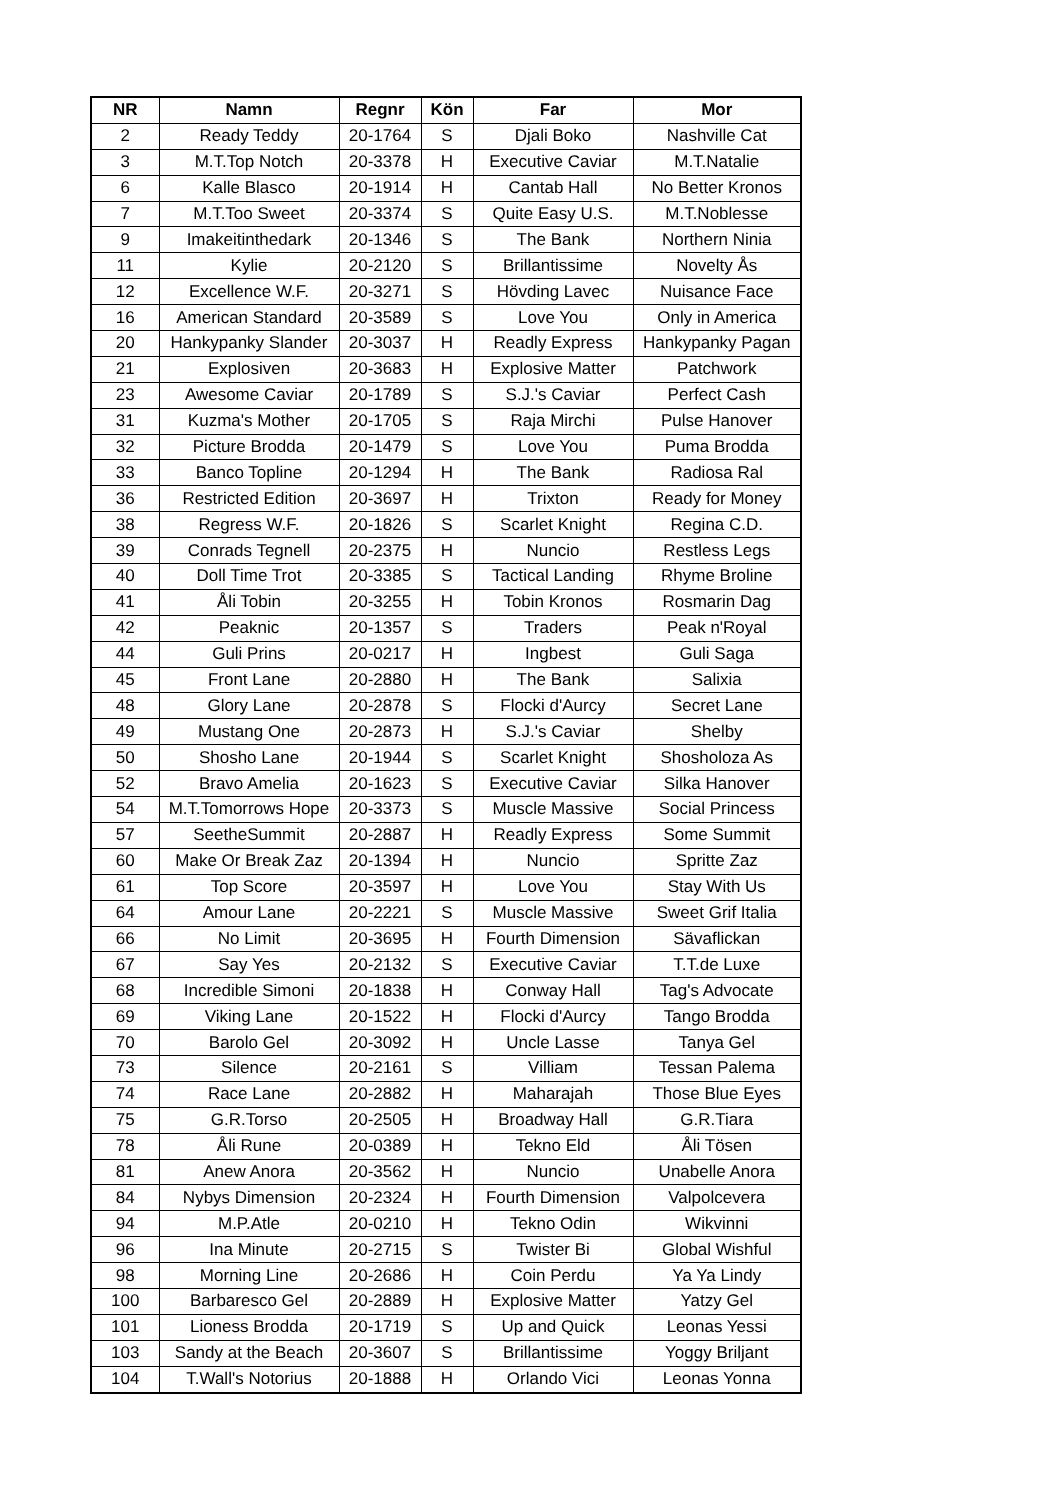| NR | Namn | Regnr | Kön | Far | Mor |
| --- | --- | --- | --- | --- | --- |
| 2 | Ready Teddy | 20-1764 | S | Djali Boko | Nashville Cat |
| 3 | M.T.Top Notch | 20-3378 | H | Executive Caviar | M.T.Natalie |
| 6 | Kalle Blasco | 20-1914 | H | Cantab Hall | No Better Kronos |
| 7 | M.T.Too Sweet | 20-3374 | S | Quite Easy U.S. | M.T.Noblesse |
| 9 | Imakeitinthedark | 20-1346 | S | The Bank | Northern Ninia |
| 11 | Kylie | 20-2120 | S | Brillantissime | Novelty Ås |
| 12 | Excellence W.F. | 20-3271 | S | Hövding Lavec | Nuisance Face |
| 16 | American Standard | 20-3589 | S | Love You | Only in America |
| 20 | Hankypanky Slander | 20-3037 | H | Readly Express | Hankypanky Pagan |
| 21 | Explosiven | 20-3683 | H | Explosive Matter | Patchwork |
| 23 | Awesome Caviar | 20-1789 | S | S.J.'s Caviar | Perfect Cash |
| 31 | Kuzma's Mother | 20-1705 | S | Raja Mirchi | Pulse Hanover |
| 32 | Picture Brodda | 20-1479 | S | Love You | Puma Brodda |
| 33 | Banco Topline | 20-1294 | H | The Bank | Radiosa Ral |
| 36 | Restricted Edition | 20-3697 | H | Trixton | Ready for Money |
| 38 | Regress W.F. | 20-1826 | S | Scarlet Knight | Regina C.D. |
| 39 | Conrads Tegnell | 20-2375 | H | Nuncio | Restless Legs |
| 40 | Doll Time Trot | 20-3385 | S | Tactical Landing | Rhyme Broline |
| 41 | Åli Tobin | 20-3255 | H | Tobin Kronos | Rosmarin Dag |
| 42 | Peaknic | 20-1357 | S | Traders | Peak n'Royal |
| 44 | Guli Prins | 20-0217 | H | Ingbest | Guli Saga |
| 45 | Front Lane | 20-2880 | H | The Bank | Salixia |
| 48 | Glory Lane | 20-2878 | S | Flocki d'Aurcy | Secret Lane |
| 49 | Mustang One | 20-2873 | H | S.J.'s Caviar | Shelby |
| 50 | Shosho Lane | 20-1944 | S | Scarlet Knight | Shosholoza As |
| 52 | Bravo Amelia | 20-1623 | S | Executive Caviar | Silka Hanover |
| 54 | M.T.Tomorrows Hope | 20-3373 | S | Muscle Massive | Social Princess |
| 57 | SeetheSummit | 20-2887 | H | Readly Express | Some Summit |
| 60 | Make Or Break Zaz | 20-1394 | H | Nuncio | Spritte Zaz |
| 61 | Top Score | 20-3597 | H | Love You | Stay With Us |
| 64 | Amour Lane | 20-2221 | S | Muscle Massive | Sweet Grif Italia |
| 66 | No Limit | 20-3695 | H | Fourth Dimension | Sävaflickan |
| 67 | Say Yes | 20-2132 | S | Executive Caviar | T.T.de Luxe |
| 68 | Incredible Simoni | 20-1838 | H | Conway Hall | Tag's Advocate |
| 69 | Viking Lane | 20-1522 | H | Flocki d'Aurcy | Tango Brodda |
| 70 | Barolo Gel | 20-3092 | H | Uncle Lasse | Tanya Gel |
| 73 | Silence | 20-2161 | S | Villiam | Tessan Palema |
| 74 | Race Lane | 20-2882 | H | Maharajah | Those Blue Eyes |
| 75 | G.R.Torso | 20-2505 | H | Broadway Hall | G.R.Tiara |
| 78 | Åli Rune | 20-0389 | H | Tekno Eld | Åli Tösen |
| 81 | Anew Anora | 20-3562 | H | Nuncio | Unabelle Anora |
| 84 | Nybys Dimension | 20-2324 | H | Fourth Dimension | Valpolcevera |
| 94 | M.P.Atle | 20-0210 | H | Tekno Odin | Wikvinni |
| 96 | Ina Minute | 20-2715 | S | Twister Bi | Global Wishful |
| 98 | Morning Line | 20-2686 | H | Coin Perdu | Ya Ya Lindy |
| 100 | Barbaresco Gel | 20-2889 | H | Explosive Matter | Yatzy Gel |
| 101 | Lioness Brodda | 20-1719 | S | Up and Quick | Leonas Yessi |
| 103 | Sandy at the Beach | 20-3607 | S | Brillantissime | Yoggy Briljant |
| 104 | T.Wall's Notorius | 20-1888 | H | Orlando Vici | Leonas Yonna |